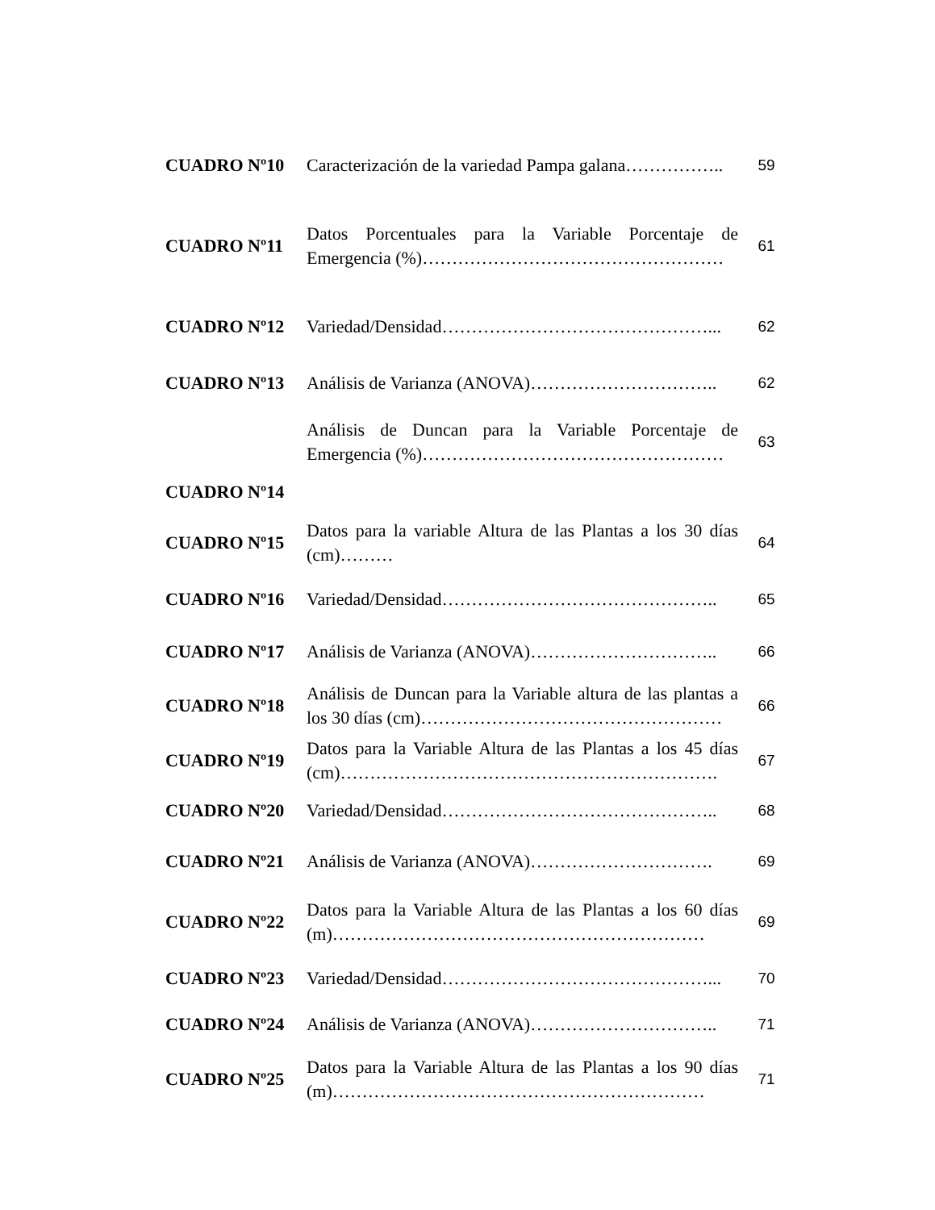| CUADRO Nº10 | Caracterización de la variedad Pampa galana…………….. | 59 |
| CUADRO Nº11 | Datos Porcentuales para la Variable Porcentaje de Emergencia (%)…………………………………………… | 61 |
| CUADRO Nº12 | Variedad/Densidad………………………………………... | 62 |
| CUADRO Nº13 | Análisis de Varianza (ANOVA)………………………….. | 62 |
| | Análisis de Duncan para la Variable Porcentaje de Emergencia (%)…………………………………………… | 63 |
| CUADRO Nº14 | | |
| CUADRO Nº15 | Datos para la variable Altura de las Plantas a los 30 días (cm)……… | 64 |
| CUADRO Nº16 | Variedad/Densidad……………………………………….. | 65 |
| CUADRO Nº17 | Análisis de Varianza (ANOVA)………………………….. | 66 |
| CUADRO Nº18 | Análisis de Duncan para la Variable altura de las plantas a los 30 días (cm)…………………………………………… | 66 |
| CUADRO Nº19 | Datos para la Variable Altura de las Plantas a los 45 días (cm)………………………………………………………. | 67 |
| CUADRO Nº20 | Variedad/Densidad……………………………………….. | 68 |
| CUADRO Nº21 | Análisis de Varianza (ANOVA)…………………………. | 69 |
| CUADRO Nº22 | Datos para la Variable Altura de las Plantas a los 60 días (m)……………………………………………………… | 69 |
| CUADRO Nº23 | Variedad/Densidad………………………………………... | 70 |
| CUADRO Nº24 | Análisis de Varianza (ANOVA)………………………….. | 71 |
| CUADRO Nº25 | Datos para la Variable Altura de las Plantas a los 90 días (m)……………………………………………………… | 71 |